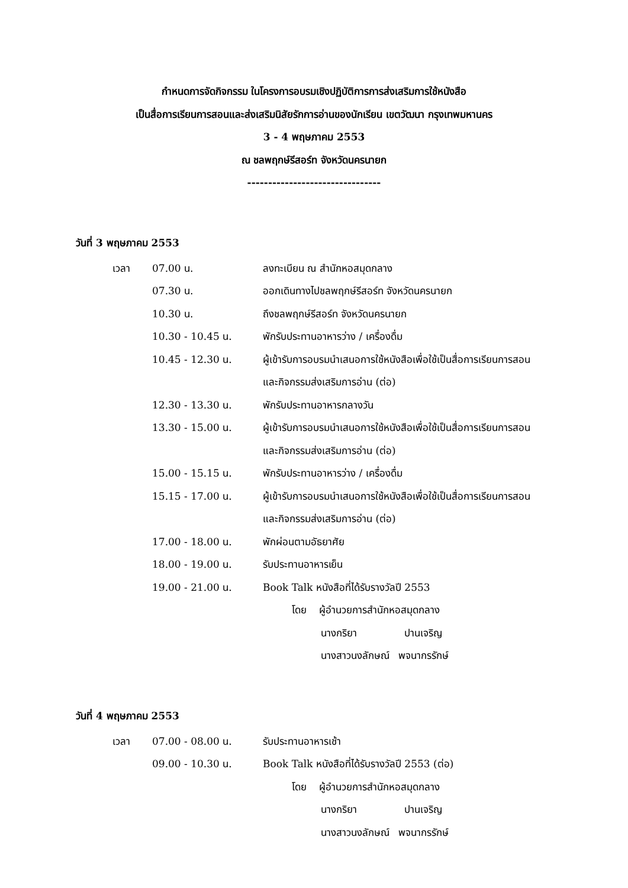กำหนดการจัดกิจกรรม ในโครงการอบรมเชิงปฏิบัติการการส่งเสริมการใช้หนังสือ
เป็นสื่อการเรียนการสอนและส่งเสริมนิสัยรักการอ่านของนักเรียน เขตวัฒนา กรุงเทพมหานคร
3 - 4 พฤษภาคม 2553
ณ ชลพฤกษ์รีสอร์ท จังหวัดนครนายก
--------------------------------
วันที่ 3 พฤษภาคม 2553
| เวลา | 07.00 น. | ลงทะเบียน ณ สำนักหอสมุดกลาง |
| | 07.30 น. | ออกเดินทางไปชลพฤกษ์รีสอร์ท จังหวัดนครนายก |
| | 10.30 น. | ถึงชลพฤกษ์รีสอร์ท จังหวัดนครนายก |
| | 10.30 - 10.45 น. | พักรับประทานอาหารว่าง / เครื่องดื่ม |
| | 10.45 - 12.30 น. | ผู้เข้ารับการอบรมนำเสนอการใช้หนังสือเพื่อใช้เป็นสื่อการเรียนการสอน และกิจกรรมส่งเสริมการอ่าน (ต่อ) |
| | 12.30 - 13.30 น. | พักรับประทานอาหารกลางวัน |
| | 13.30 - 15.00 น. | ผู้เข้ารับการอบรมนำเสนอการใช้หนังสือเพื่อใช้เป็นสื่อการเรียนการสอน และกิจกรรมส่งเสริมการอ่าน (ต่อ) |
| | 15.00 - 15.15 น. | พักรับประทานอาหารว่าง / เครื่องดื่ม |
| | 15.15 - 17.00 น. | ผู้เข้ารับการอบรมนำเสนอการใช้หนังสือเพื่อใช้เป็นสื่อการเรียนการสอน และกิจกรรมส่งเสริมการอ่าน (ต่อ) |
| | 17.00 - 18.00 น. | พักผ่อนตามอัธยาศัย |
| | 18.00 - 19.00 น. | รับประทานอาหารเย็น |
| | 19.00 - 21.00 น. | Book Talk หนังสือที่ได้รับรางวัลปี 2553 โดย ผู้อำนวยการสำนักหอสมุดกลาง นางกริยา ปานเจริญ นางสาวนงลักษณ์ พจนากรรักษ์ |
วันที่ 4 พฤษภาคม 2553
| เวลา | 07.00 - 08.00 น. | รับประทานอาหารเช้า |
| | 09.00 - 10.30 น. | Book Talk หนังสือที่ได้รับรางวัลปี 2553 (ต่อ) โดย ผู้อำนวยการสำนักหอสมุดกลาง นางกริยา ปานเจริญ นางสาวนงลักษณ์ พจนากรรักษ์ |